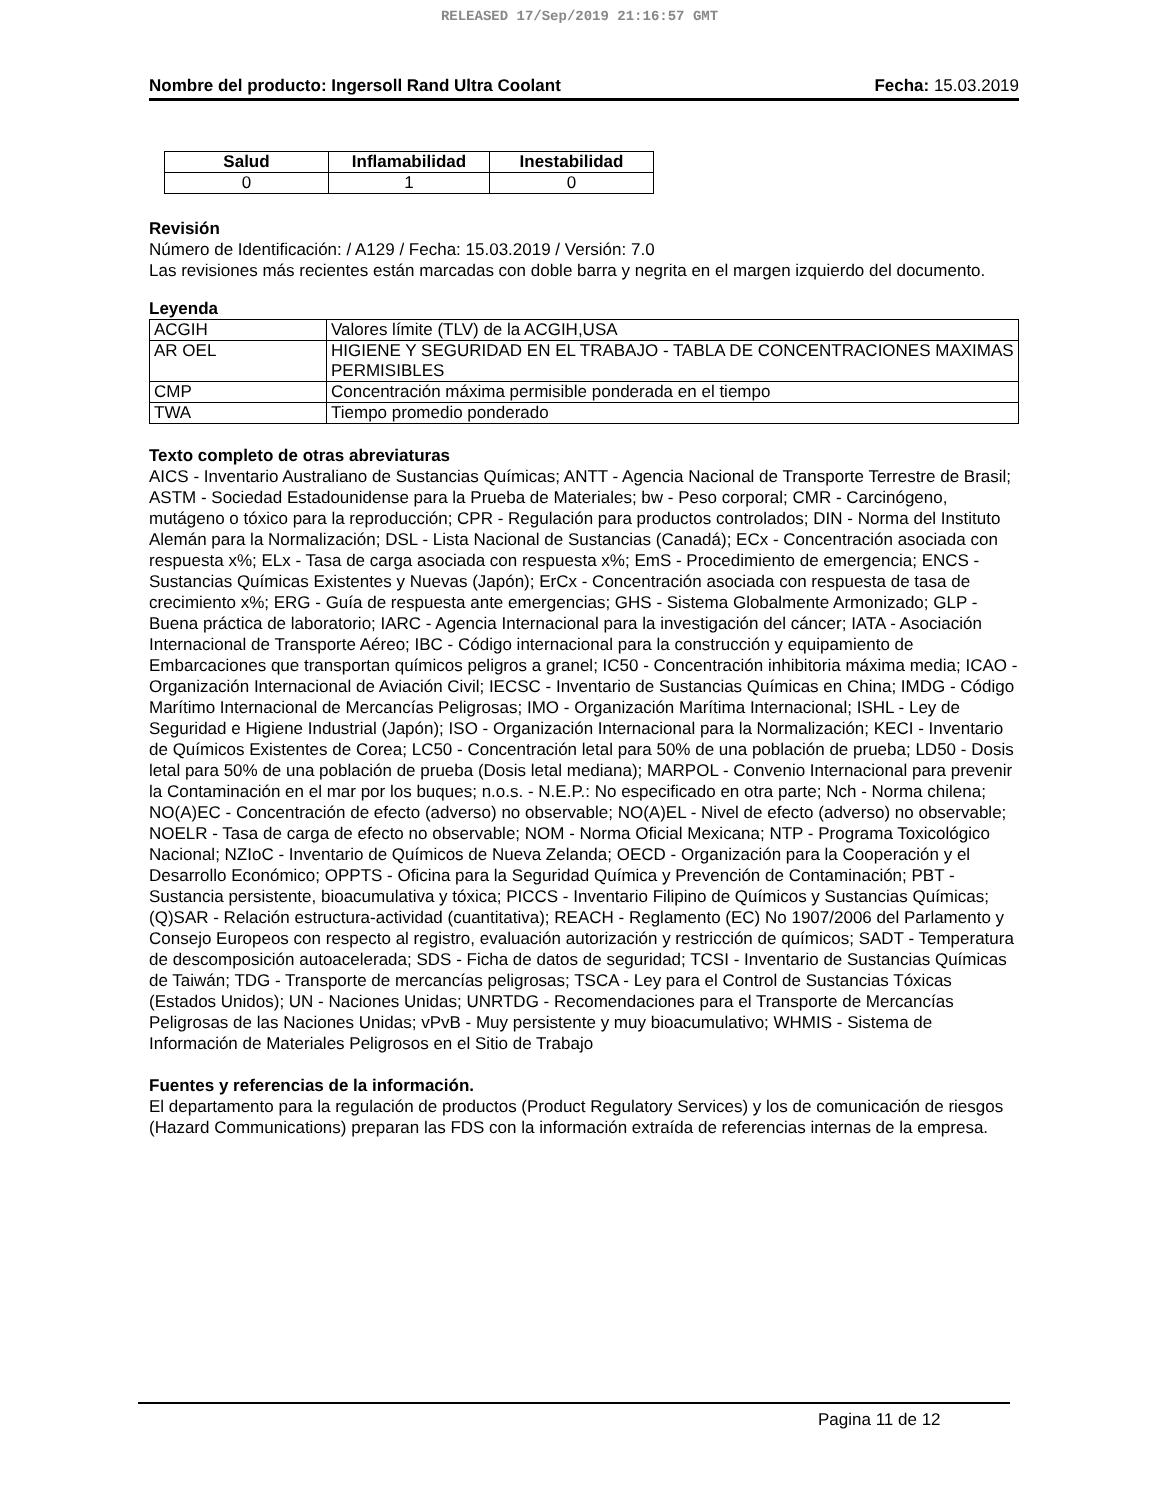RELEASED 17/Sep/2019 21:16:57 GMT
Nombre del producto: Ingersoll Rand Ultra Coolant Fecha: 15.03.2019
| Salud | Inflamabilidad | Inestabilidad |
| --- | --- | --- |
| 0 | 1 | 0 |
Revisión
Número de Identificación: / A129 / Fecha: 15.03.2019 / Versión: 7.0
Las revisiones más recientes están marcadas con doble barra y negrita en el margen izquierdo del documento.
Leyenda
| ACGIH | Valores límite (TLV) de la ACGIH,USA |
| AR OEL | HIGIENE Y SEGURIDAD EN EL TRABAJO - TABLA DE CONCENTRACIONES MAXIMAS PERMISIBLES |
| CMP | Concentración máxima permisible ponderada en el tiempo |
| TWA | Tiempo promedio ponderado |
Texto completo de otras abreviaturas
AICS - Inventario Australiano de Sustancias Químicas; ANTT - Agencia Nacional de Transporte Terrestre de Brasil; ASTM - Sociedad Estadounidense para la Prueba de Materiales; bw - Peso corporal; CMR - Carcinógeno, mutágeno o tóxico para la reproducción; CPR - Regulación para productos controlados; DIN - Norma del Instituto Alemán para la Normalización; DSL - Lista Nacional de Sustancias (Canadá); ECx - Concentración asociada con respuesta x%; ELx - Tasa de carga asociada con respuesta x%; EmS - Procedimiento de emergencia; ENCS - Sustancias Químicas Existentes y Nuevas (Japón); ErCx - Concentración asociada con respuesta de tasa de crecimiento x%; ERG - Guía de respuesta ante emergencias; GHS - Sistema Globalmente Armonizado; GLP - Buena práctica de laboratorio; IARC - Agencia Internacional para la investigación del cáncer; IATA - Asociación Internacional de Transporte Aéreo; IBC - Código internacional para la construcción y equipamiento de Embarcaciones que transportan químicos peligros a granel; IC50 - Concentración inhibitoria máxima media; ICAO - Organización Internacional de Aviación Civil; IECSC - Inventario de Sustancias Químicas en China; IMDG - Código Marítimo Internacional de Mercancías Peligrosas; IMO - Organización Marítima Internacional; ISHL - Ley de Seguridad e Higiene Industrial (Japón); ISO - Organización Internacional para la Normalización; KECI - Inventario de Químicos Existentes de Corea; LC50 - Concentración letal para 50% de una población de prueba; LD50 - Dosis letal para 50% de una población de prueba (Dosis letal mediana); MARPOL - Convenio Internacional para prevenir la Contaminación en el mar por los buques; n.o.s. - N.E.P.: No especificado en otra parte; Nch - Norma chilena; NO(A)EC - Concentración de efecto (adverso) no observable; NO(A)EL - Nivel de efecto (adverso) no observable; NOELR - Tasa de carga de efecto no observable; NOM - Norma Oficial Mexicana; NTP - Programa Toxicológico Nacional; NZIoC - Inventario de Químicos de Nueva Zelanda; OECD - Organización para la Cooperación y el Desarrollo Económico; OPPTS - Oficina para la Seguridad Química y Prevención de Contaminación; PBT - Sustancia persistente, bioacumulativa y tóxica; PICCS - Inventario Filipino de Químicos y Sustancias Químicas; (Q)SAR - Relación estructura-actividad (cuantitativa); REACH - Reglamento (EC) No 1907/2006 del Parlamento y Consejo Europeos con respecto al registro, evaluación autorización y restricción de químicos; SADT - Temperatura de descomposición autoacelerada; SDS - Ficha de datos de seguridad; TCSI - Inventario de Sustancias Químicas de Taiwán; TDG - Transporte de mercancías peligrosas; TSCA - Ley para el Control de Sustancias Tóxicas (Estados Unidos); UN - Naciones Unidas; UNRTDG - Recomendaciones para el Transporte de Mercancías Peligrosas de las Naciones Unidas; vPvB - Muy persistente y muy bioacumulativo; WHMIS - Sistema de Información de Materiales Peligrosos en el Sitio de Trabajo
Fuentes y referencias de la información.
El departamento para la regulación de productos (Product Regulatory Services) y los de comunicación de riesgos (Hazard Communications) preparan las FDS con la información extraída de referencias internas de la empresa.
Pagina 11 de 12